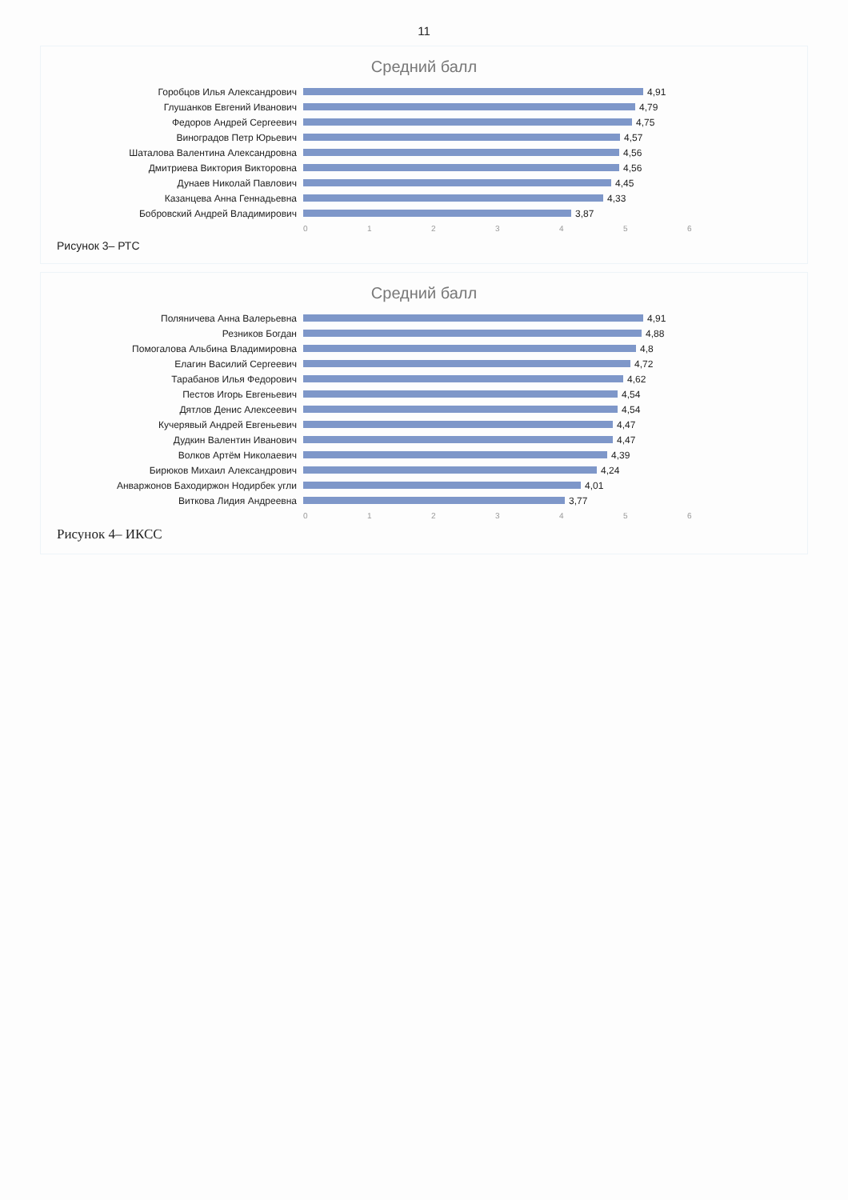11
Средний балл
Горобцов Илья Александрович 4,91
Глушанков Евгений Иванович 4,79
Федоров Андрей Сергеевич 4,75
Виноградов Петр Юрьевич 4,57
Шаталова Валентина Александровна 4,56
Дмитриева Виктория Викторовна 4,56
Дунаев Николай Павлович 4,45
Казанцева Анна Геннадьевна 4,33
Бобровский Андрей Владимирович 3,87
0 1 2 3 4 5 6
Рисунок 3– РТС
Средний балл
Поляничева Анна Валерьевна 4,91
Резников Богдан 4,88
Помогалова Альбина Владимировна 4,8
Елагин Василий Сергеевич 4,72
Тарабанов Илья Федорович 4,62
Пестов Игорь Евгеньевич 4,54
Дятлов Денис Алексеевич 4,54
Кучерявый Андрей Евгеньевич 4,47
Дудкин Валентин Иванович 4,47
Волков Артём Николаевич 4,39
Бирюков Михаил Александрович 4,24
Анваржонов Баходиржон Нодирбек угли 4,01
Виткова Лидия Андреевна 3,77
0 1 2 3 4 5 6
Рисунок 4– ИКСС